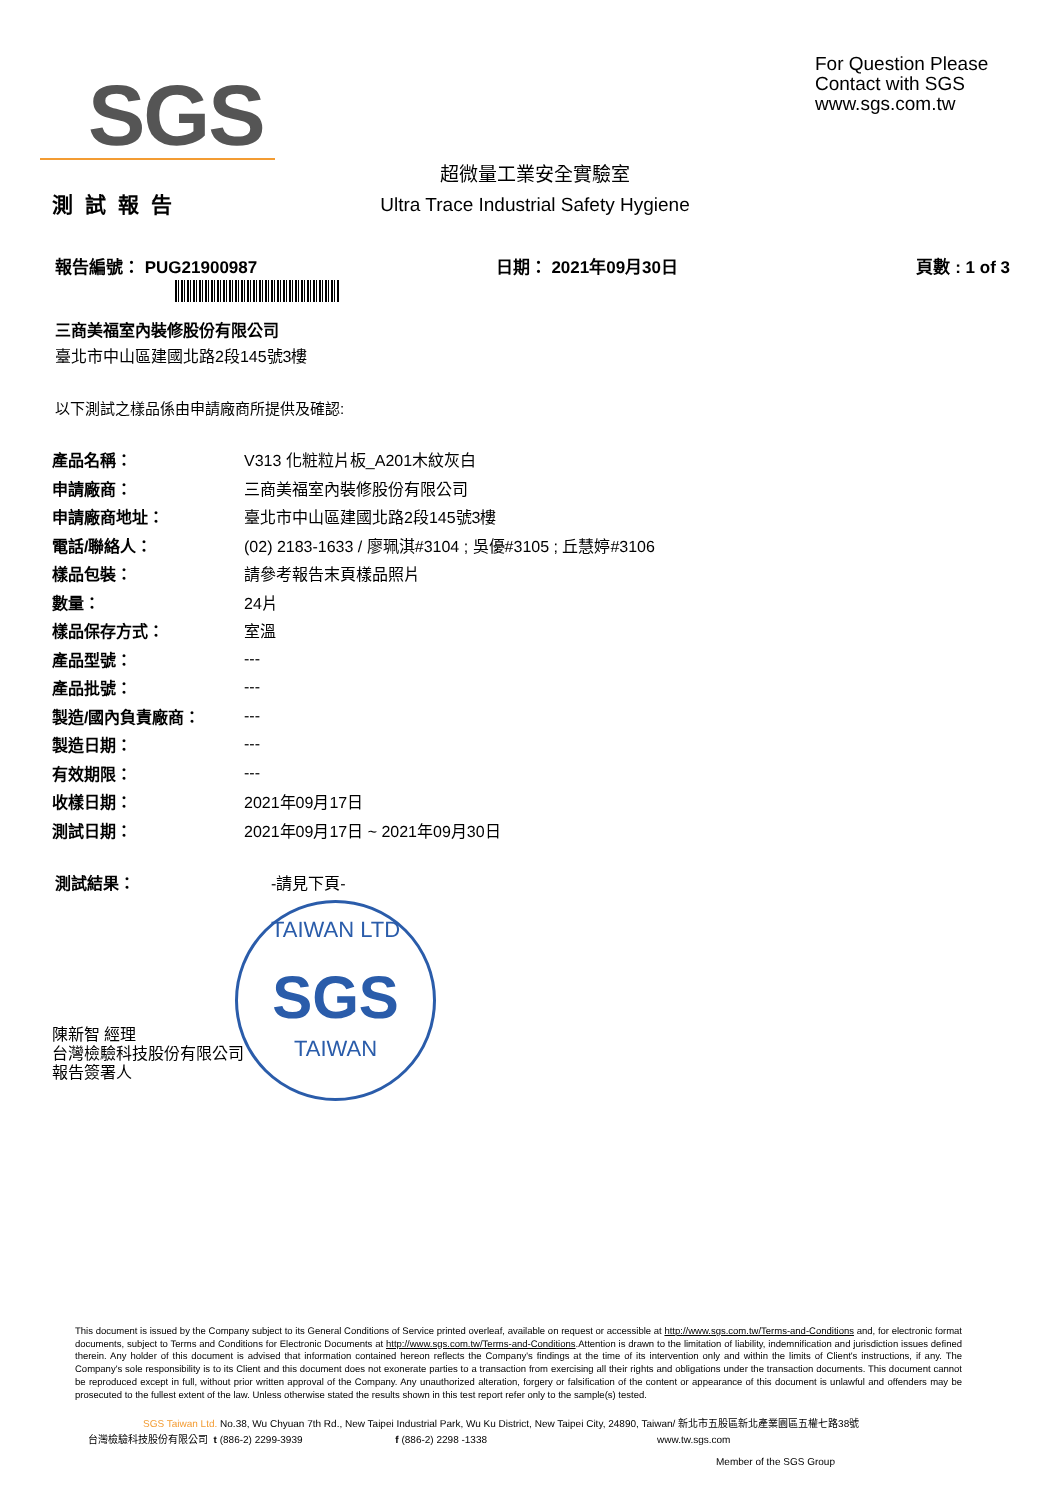SGS
For Question Please
Contact with SGS
www.sgs.com.tw
測試報告
超微量工業安全實驗室
Ultra Trace Industrial Safety Hygiene
報告編號： PUG21900987 日期： 2021年09月30日 頁數 : 1 of 3
三商美福室內裝修股份有限公司
臺北市中山區建國北路2段145號3樓
以下測試之樣品係由申請廠商所提供及確認:
| 產品名稱： | V313 化粧粒片板_A201木紋灰白 |
| 申請廠商： | 三商美福室內裝修股份有限公司 |
| 申請廠商地址： | 臺北市中山區建國北路2段145號3樓 |
| 電話/聯絡人： | (02) 2183-1633 / 廖珮淇#3104 ; 吳優#3105 ; 丘慧婷#3106 |
| 樣品包裝： | 請參考報告末頁樣品照片 |
| 數量： | 24片 |
| 樣品保存方式： | 室溫 |
| 產品型號： | --- |
| 產品批號： | --- |
| 製造/國內負責廠商： | --- |
| 製造日期： | --- |
| 有效期限： | --- |
| 收樣日期： | 2021年09月17日 |
| 測試日期： | 2021年09月17日 ~ 2021年09月30日 |
測試結果： -請見下頁-
TAIWAN LTD
SGS
TAIWAN
陳新智 經理
台灣檢驗科技股份有限公司
報告簽署人
This document is issued by the Company subject to its General Conditions of Service printed overleaf, available on request or accessible at http://www.sgs.com.tw/Terms-and-Conditions and, for electronic format documents, subject to Terms and Conditions for Electronic Documents at http://www.sgs.com.tw/Terms-and-Conditions.Attention is drawn to the limitation of liability, indemnification and jurisdiction issues defined therein. Any holder of this document is advised that information contained hereon reflects the Company's findings at the time of its intervention only and within the limits of Client's instructions, if any. The Company's sole responsibility is to its Client and this document does not exonerate parties to a transaction from exercising all their rights and obligations under the transaction documents. This document cannot be reproduced except in full, without prior written approval of the Company. Any unauthorized alteration, forgery or falsification of the content or appearance of this document is unlawful and offenders may be prosecuted to the fullest extent of the law. Unless otherwise stated the results shown in this test report refer only to the sample(s) tested.
SGS Taiwan Ltd. No.38, Wu Chyuan 7th Rd., New Taipei Industrial Park, Wu Ku District, New Taipei City, 24890, Taiwan/ 新北市五股區新北產業園區五權七路38號
台灣檢驗科技股份有限公司 t (886-2) 2299-3939 f (886-2) 2298 -1338 www.tw.sgs.com
Member of the SGS Group